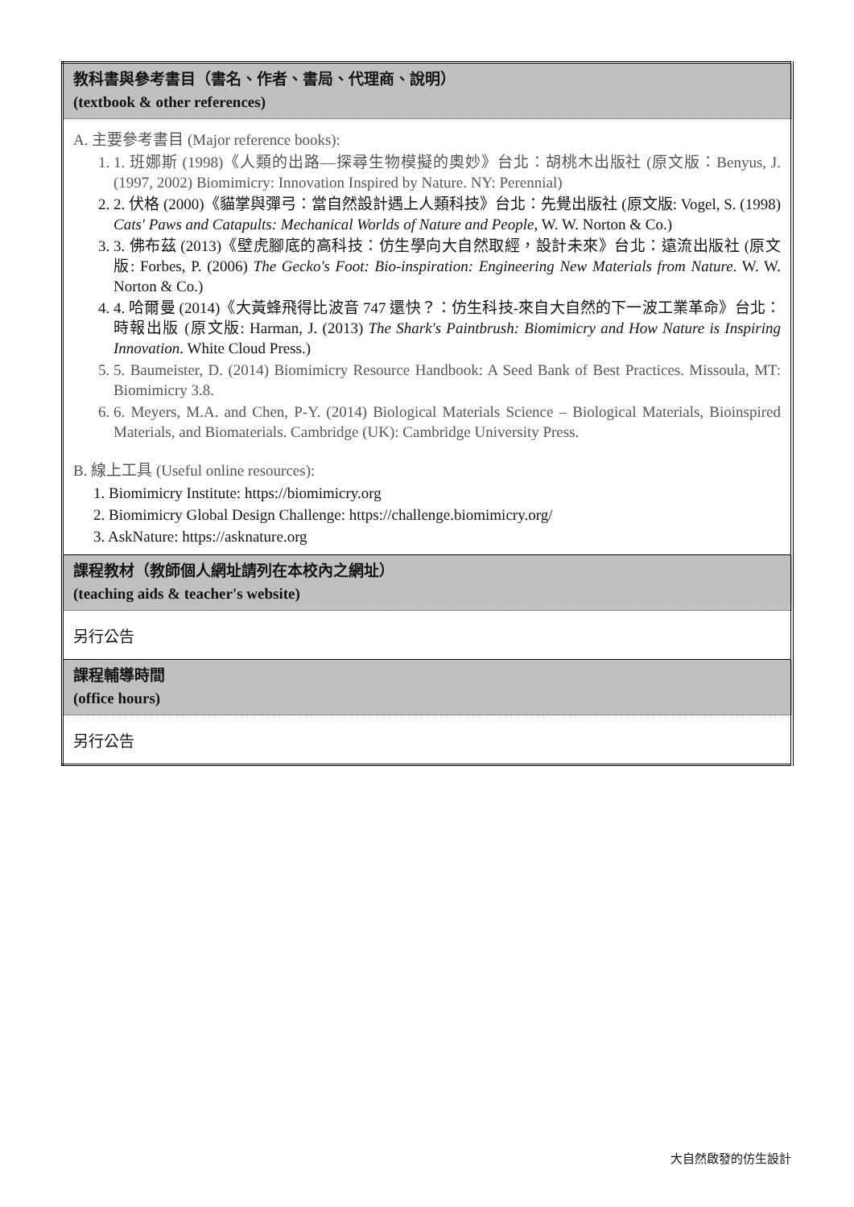| 教科書與參考書目（書名、作者、書局、代理商、說明） (textbook & other references) |
| A. 主要參考書目 (Major reference books): 1. 1. 班娜斯 (1998)《人類的出路—探尋生物模擬的奧妙》台北：胡桃木出版社 (原文版：Benyus, J. (1997, 2002) Biomimicry: Innovation Inspired by Nature. NY: Perennial) 2. 2. 伏格 (2000)《貓掌與彈弓：當自然設計遇上人類科技》台北：先覺出版社 (原文版: Vogel, S. (1998) Cats' Paws and Catapults: Mechanical Worlds of Nature and People , W. W. Norton & Co.) 3. 3. 佛布茲 (2013)《壁虎腳底的高科技：仿生學向大自然取經，設計未來》台北：遠流出版社 (原文版: Forbes, P. (2006) The Gecko's Foot: Bio-inspiration: Engineering New Materials from Nature . W. W. Norton & Co.) 4. 4. 哈爾曼 (2014)《大黃蜂飛得比波音 747 還快？：仿生科技-來自大自然的下一波工業革命》台北：時報出版 (原文版: Harman, J. (2013) The Shark's Paintbrush: Biomimicry and How Nature is Inspiring Innovation . White Cloud Press.) 5. 5. Baumeister, D. (2014) Biomimicry Resource Handbook: A Seed Bank of Best Practices. Missoula, MT: Biomimicry 3.8. 6. 6. Meyers, M.A. and Chen, P-Y. (2014) Biological Materials Science – Biological Materials, Bioinspired Materials, and Biomaterials. Cambridge (UK): Cambridge University Press. B. 線上工具 (Useful online resources): 1. Biomimicry Institute: https://biomimicry.org 2. Biomimicry Global Design Challenge: https://challenge.biomimicry.org/ 3. AskNature: https://asknature.org |
| 課程教材（教師個人網址請列在本校內之網址） (teaching aids & teacher's website) |
| 另行公告 |
| 課程輔導時間 (office hours) |
| 另行公告 |
大自然啟發的仿生設計